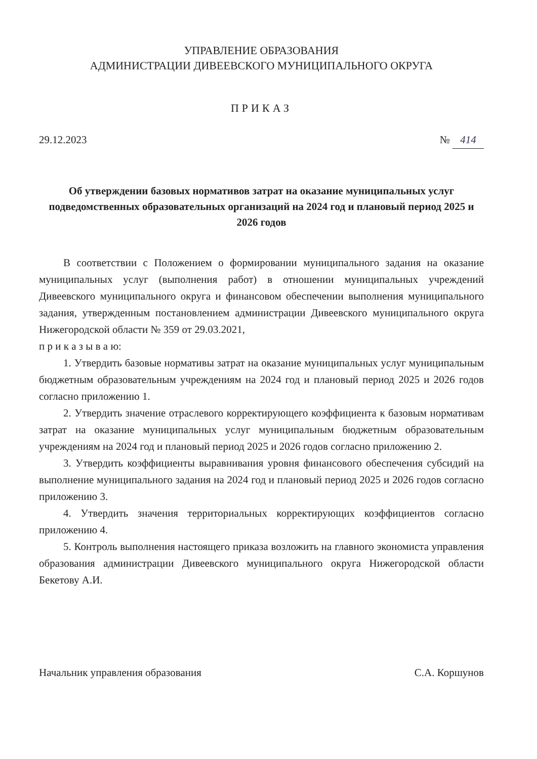УПРАВЛЕНИЕ ОБРАЗОВАНИЯ
АДМИНИСТРАЦИИ ДИВЕЕВСКОГО МУНИЦИПАЛЬНОГО ОКРУГА
ПРИКАЗ
29.12.2023 № 414
Об утверждении базовых нормативов затрат на оказание муниципальных услуг подведомственных образовательных организаций на 2024 год и плановый период 2025 и 2026 годов
В соответствии с Положением о формировании муниципального задания на оказание муниципальных услуг (выполнения работ) в отношении муниципальных учреждений Дивеевского муниципального округа и финансовом обеспечении выполнения муниципального задания, утвержденным постановлением администрации Дивеевского муниципального округа Нижегородской области № 359 от 29.03.2021,
п р и к а з ы в а ю:
1. Утвердить базовые нормативы затрат на оказание муниципальных услуг муниципальным бюджетным образовательным учреждениям на 2024 год и плановый период 2025 и 2026 годов согласно приложению 1.
2. Утвердить значение отраслевого корректирующего коэффициента к базовым нормативам затрат на оказание муниципальных услуг муниципальным бюджетным образовательным учреждениям на 2024 год и плановый период 2025 и 2026 годов согласно приложению 2.
3. Утвердить коэффициенты выравнивания уровня финансового обеспечения субсидий на выполнение муниципального задания на 2024 год и плановый период 2025 и 2026 годов согласно приложению 3.
4. Утвердить значения территориальных корректирующих коэффициентов согласно приложению 4.
5. Контроль выполнения настоящего приказа возложить на главного экономиста управления образования администрации Дивеевского муниципального округа Нижегородской области Бекетову А.И.
Начальник управления образования С.А. Коршунов